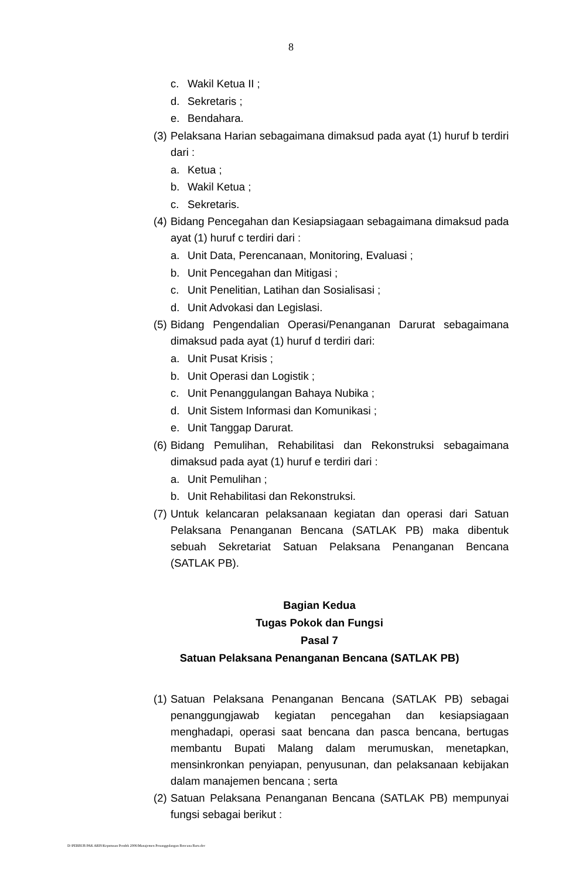8
c. Wakil Ketua II ;
d. Sekretaris ;
e. Bendahara.
(3) Pelaksana Harian sebagaimana dimaksud pada ayat (1) huruf b terdiri dari :
a. Ketua ;
b. Wakil Ketua ;
c. Sekretaris.
(4) Bidang Pencegahan dan Kesiapsiagaan sebagaimana dimaksud pada ayat (1) huruf c terdiri dari :
a. Unit Data, Perencanaan, Monitoring, Evaluasi ;
b. Unit Pencegahan dan Mitigasi ;
c. Unit Penelitian, Latihan dan Sosialisasi ;
d. Unit Advokasi dan Legislasi.
(5) Bidang Pengendalian Operasi/Penanganan Darurat sebagaimana dimaksud pada ayat (1) huruf d terdiri dari:
a. Unit Pusat Krisis ;
b. Unit Operasi dan Logistik ;
c. Unit Penanggulangan Bahaya Nubika ;
d. Unit Sistem Informasi dan Komunikasi ;
e. Unit Tanggap Darurat.
(6) Bidang Pemulihan, Rehabilitasi dan Rekonstruksi sebagaimana dimaksud pada ayat (1) huruf e terdiri dari :
a. Unit Pemulihan ;
b. Unit Rehabilitasi dan Rekonstruksi.
(7) Untuk kelancaran pelaksanaan kegiatan dan operasi dari Satuan Pelaksana Penanganan Bencana (SATLAK PB) maka dibentuk sebuah Sekretariat Satuan Pelaksana Penanganan Bencana (SATLAK PB).
Bagian Kedua
Tugas Pokok dan Fungsi
Pasal 7
Satuan Pelaksana Penanganan Bencana (SATLAK PB)
(1) Satuan Pelaksana Penanganan Bencana (SATLAK PB) sebagai penanggungjawab kegiatan pencegahan dan kesiapsiagaan menghadapi, operasi saat bencana dan pasca bencana, bertugas membantu Bupati Malang dalam merumuskan, menetapkan, mensinkronkan penyiapan, penyusunan, dan pelaksanaan kebijakan dalam manajemen bencana ; serta
(2) Satuan Pelaksana Penanganan Bencana (SATLAK PB) mempunyai fungsi sebagai berikut :
D:\PERBUB PAK ARIS\Keputusan Pendek 2006\Manajemen Penanggulangan Bencana Baru.doc